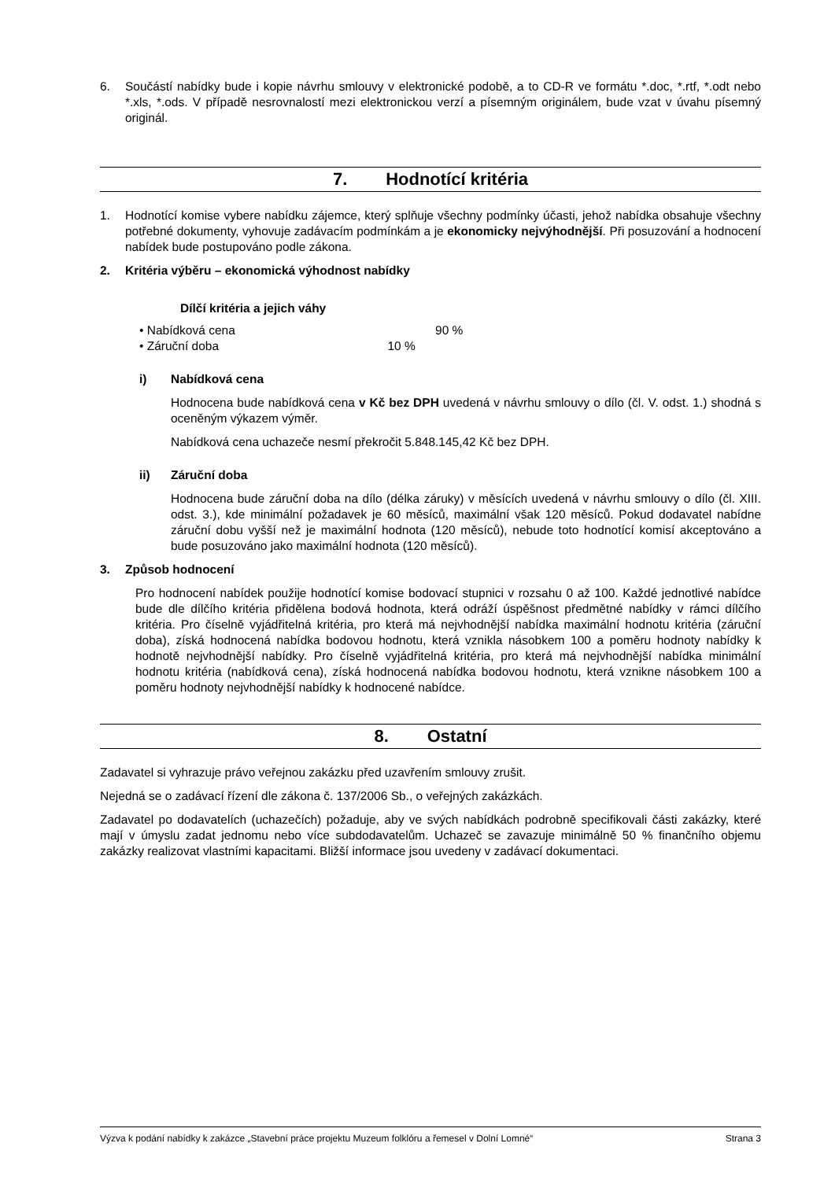6. Součástí nabídky bude i kopie návrhu smlouvy v elektronické podobě, a to CD-R ve formátu *.doc, *.rtf, *.odt nebo *.xls, *.ods. V případě nesrovnalostí mezi elektronickou verzí a písemným originálem, bude vzat v úvahu písemný originál.
7. Hodnotící kritéria
1. Hodnotící komise vybere nabídku zájemce, který splňuje všechny podmínky účasti, jehož nabídka obsahuje všechny potřebné dokumenty, vyhovuje zadávacím podmínkám a je ekonomicky nejvýhodnější. Při posuzování a hodnocení nabídek bude postupováno podle zákona.
2. Kritéria výběru – ekonomická výhodnost nabídky
Dílčí kritéria a jejich váhy
• Nabídková cena 90 %
• Záruční doba 10 %
i) Nabídková cena
Hodnocena bude nabídková cena v Kč bez DPH uvedená v návrhu smlouvy o dílo (čl. V. odst. 1.) shodná s oceněným výkazem výměr.
Nabídková cena uchazeče nesmí překročit 5.848.145,42 Kč bez DPH.
ii) Záruční doba
Hodnocena bude záruční doba na dílo (délka záruky) v měsících uvedená v návrhu smlouvy o dílo (čl. XIII. odst. 3.), kde minimální požadavek je 60 měsíců, maximální však 120 měsíců. Pokud dodavatel nabídne záruční dobu vyšší než je maximální hodnota (120 měsíců), nebude toto hodnotící komisí akceptováno a bude posuzováno jako maximální hodnota (120 měsíců).
3. Způsob hodnocení
Pro hodnocení nabídek použije hodnotící komise bodovací stupnici v rozsahu 0 až 100. Každé jednotlivé nabídce bude dle dílčího kritéria přidělena bodová hodnota, která odráží úspěšnost předmětné nabídky v rámci dílčího kritéria. Pro číselně vyjádřitelná kritéria, pro která má nejvhodnější nabídka maximální hodnotu kritéria (záruční doba), získá hodnocená nabídka bodovou hodnotu, která vznikla násobkem 100 a poměru hodnoty nabídky k hodnotě nejvhodnější nabídky. Pro číselně vyjádřitelná kritéria, pro která má nejvhodnější nabídka minimální hodnotu kritéria (nabídková cena), získá hodnocená nabídka bodovou hodnotu, která vznikne násobkem 100 a poměru hodnoty nejvhodnější nabídky k hodnocené nabídce.
8. Ostatní
Zadavatel si vyhrazuje právo veřejnou zakázku před uzavřením smlouvy zrušit.
Nejedná se o zadávací řízení dle zákona č. 137/2006 Sb., o veřejných zakázkách.
Zadavatel po dodavatelích (uchazečích) požaduje, aby ve svých nabídkách podrobně specifikovali části zakázky, které mají v úmyslu zadat jednomu nebo více subdodavatelům. Uchazeč se zavazuje minimálně 50 % finančního objemu zakázky realizovat vlastními kapacitami. Bližší informace jsou uvedeny v zadávací dokumentaci.
Výzva k podání nabídky k zakázce „Stavební práce projektu Muzeum folklóru a řemesel v Dolní Lomné“ Strana 3